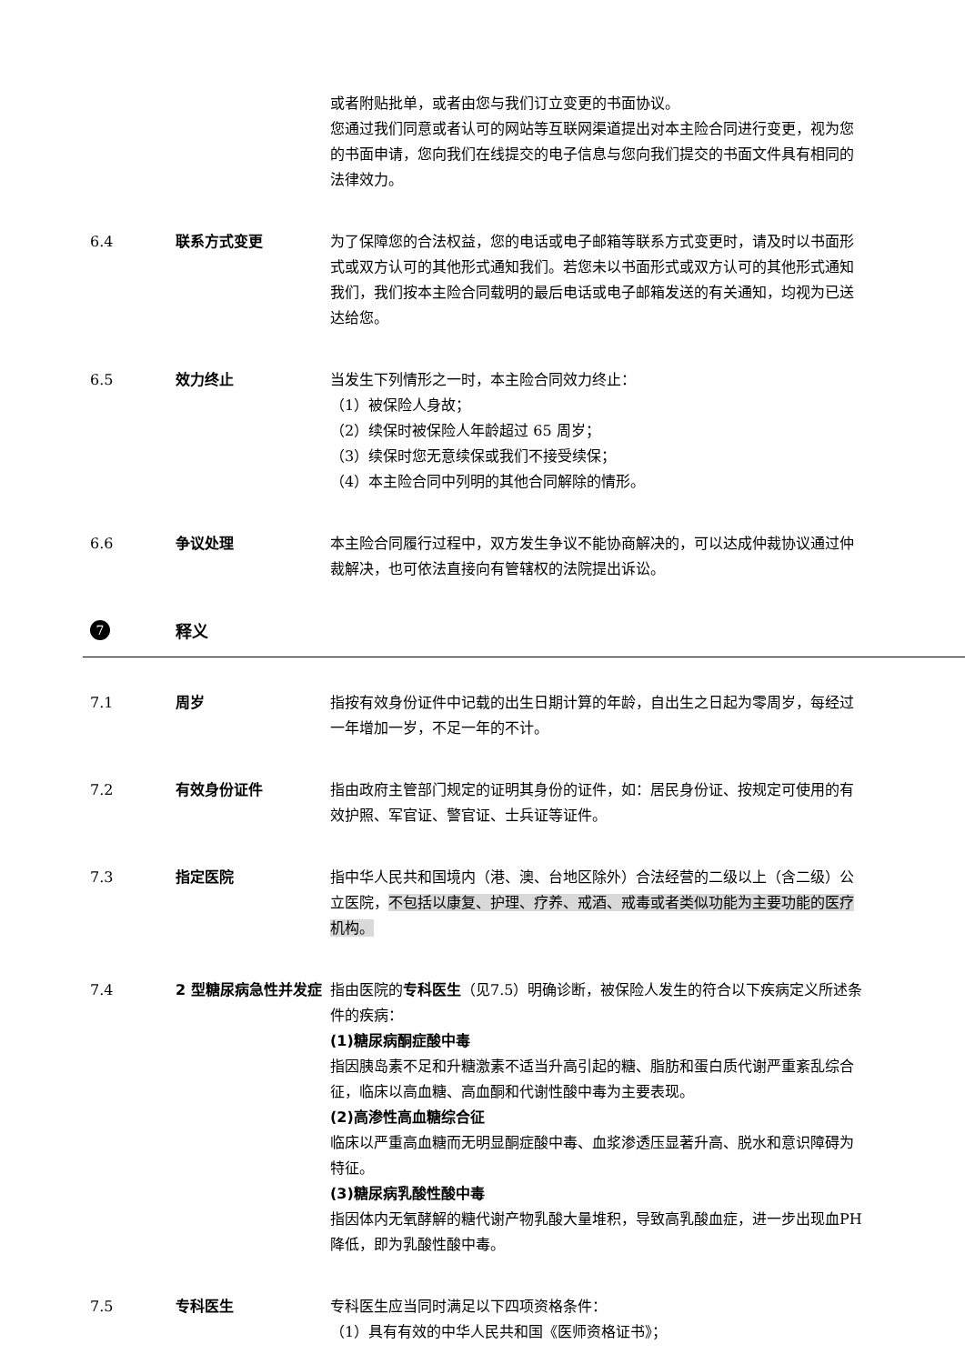或者附贴批单，或者由您与我们订立变更的书面协议。
您通过我们同意或者认可的网站等互联网渠道提出对本主险合同进行变更，视为您的书面申请，您向我们在线提交的电子信息与您向我们提交的书面文件具有相同的法律效力。
6.4 联系方式变更 为了保障您的合法权益，您的电话或电子邮箱等联系方式变更时，请及时以书面形式或双方认可的其他形式通知我们。若您未以书面形式或双方认可的其他形式通知我们，我们按本主险合同载明的最后电话或电子邮箱发送的有关通知，均视为已送达给您。
6.5 效力终止 当发生下列情形之一时，本主险合同效力终止：
（1）被保险人身故；
（2）续保时被保险人年龄超过 65 周岁；
（3）续保时您无意续保或我们不接受续保；
（4）本主险合同中列明的其他合同解除的情形。
6.6 争议处理 本主险合同履行过程中，双方发生争议不能协商解决的，可以达成仲裁协议通过仲裁解决，也可依法直接向有管辖权的法院提出诉讼。
7
释义
7.1 周岁 指按有效身份证件中记载的出生日期计算的年龄，自出生之日起为零周岁，每经过一年增加一岁，不足一年的不计。
7.2 有效身份证件 指由政府主管部门规定的证明其身份的证件，如：居民身份证、按规定可使用的有效护照、军官证、警官证、士兵证等证件。
7.3 指定医院 指中华人民共和国境内（港、澳、台地区除外）合法经营的二级以上（含二级）公立医院，不包括以康复、护理、疗养、戒酒、戒毒或者类似功能为主要功能的医疗机构。
7.4 2 型糖尿病急性并发症 指由医院的专科医生（见7.5）明确诊断，被保险人发生的符合以下疾病定义所述条件的疾病：
(1)糖尿病酮症酸中毒
指因胰岛素不足和升糖激素不适当升高引起的糖、脂肪和蛋白质代谢严重紊乱综合征，临床以高血糖、高血酮和代谢性酸中毒为主要表现。
(2)高渗性高血糖综合征
临床以严重高血糖而无明显酮症酸中毒、血浆渗透压显著升高、脱水和意识障碍为特征。
(3)糖尿病乳酸性酸中毒
指因体内无氧酵解的糖代谢产物乳酸大量堆积，导致高乳酸血症，进一步出现血PH降低，即为乳酸性酸中毒。
7.5 专科医生 专科医生应当同时满足以下四项资格条件：
（1）具有有效的中华人民共和国《医师资格证书》；